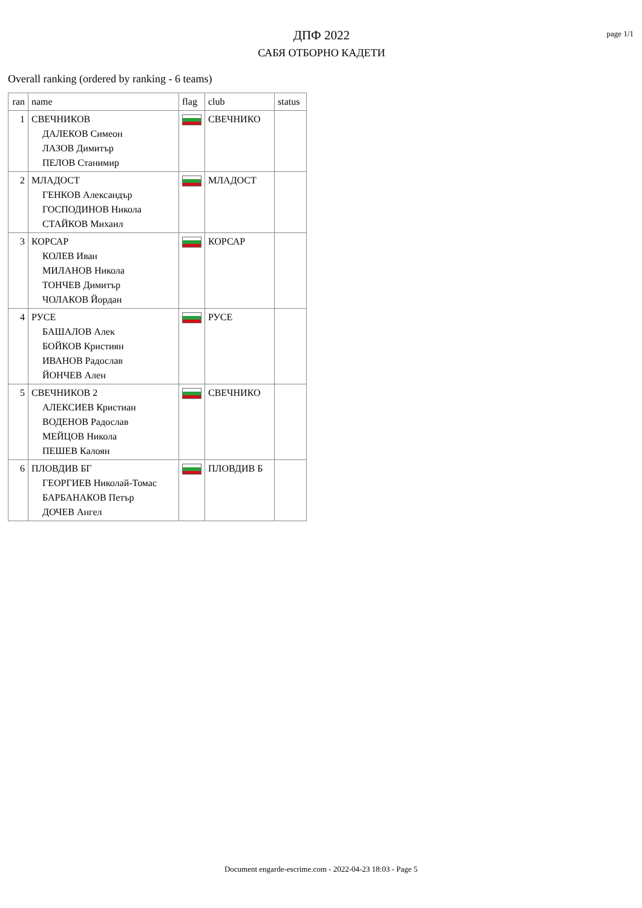ДПФ 2022
САБЯ ОТБОРНО КАДЕТИ
page 1/1
Overall ranking (ordered by ranking - 6 teams)
| ran | name | flag | club | status |
| --- | --- | --- | --- | --- |
| 1 | СВЕЧНИКОВ ДАЛЕКОВ Симеон ЛАЗОВ Димитър ПЕЛОВ Станимир | | СВЕЧНИКО | |
| 2 | МЛАДОСТ ГЕНКОВ Александър ГОСПОДИНОВ Никола СТАЙКОВ Михаил | | МЛАДОСТ | |
| 3 | КОРСАР КОЛЕВ Иван МИЛАНОВ Никола ТОНЧЕВ Димитър ЧОЛАКОВ Йордан | | КОРСАР | |
| 4 | РУСЕ БАШАЛОВ Алек БОЙКОВ Кристиян ИВАНОВ Радослав ЙОНЧЕВ Ален | | РУСЕ | |
| 5 | СВЕЧНИКОВ 2 АЛЕКСИЕВ Кристиан ВОДЕНОВ Радослав МЕЙЦОВ Никола ПЕШЕВ Калоян | | СВЕЧНИКО | |
| 6 | ПЛОВДИВ БГ ГЕОРГИЕВ Николай-Томас БАРБАНАКОВ Петър ДОЧЕВ Ангел | | ПЛОВДИВ Б | |
Document engarde-escrime.com - 2022-04-23 18:03 - Page 5